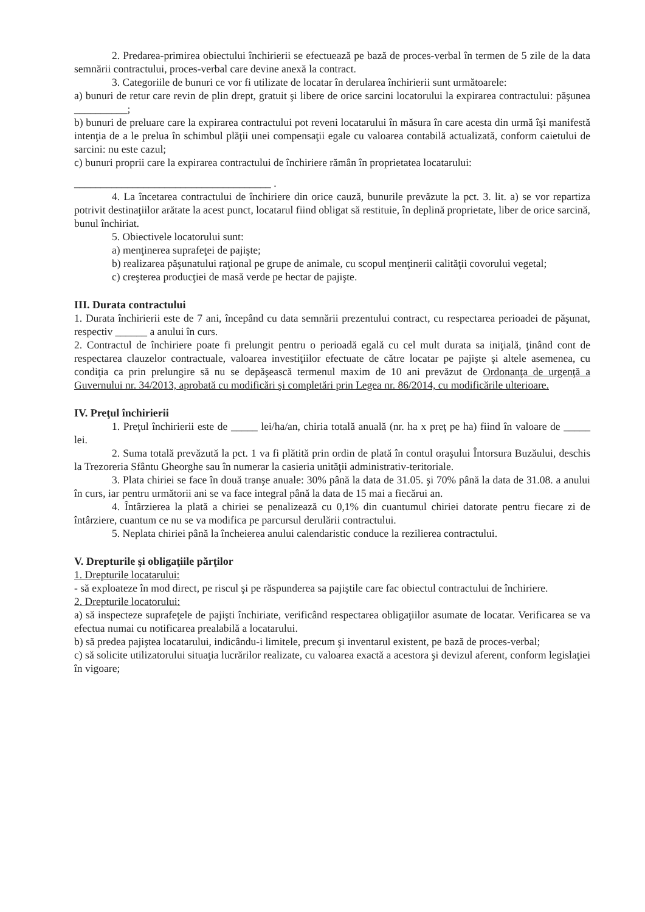2. Predarea-primirea obiectului închirierii se efectuează pe bază de proces-verbal în termen de 5 zile de la data semnării contractului, proces-verbal care devine anexă la contract.
3. Categoriile de bunuri ce vor fi utilizate de locatar în derularea închirierii sunt următoarele:
a) bunuri de retur care revin de plin drept, gratuit şi libere de orice sarcini locatorului la expirarea contractului: păşunea __________;
b) bunuri de preluare care la expirarea contractului pot reveni locatarului în măsura în care acesta din urmă îşi manifestă intenţia de a le prelua în schimbul plăţii unei compensaţii egale cu valoarea contabilă actualizată, conform caietului de sarcini: nu este cazul;
c) bunuri proprii care la expirarea contractului de închiriere rămân în proprietatea locatarului:
_____________________________________ .
4. La încetarea contractului de închiriere din orice cauză, bunurile prevăzute la pct. 3. lit. a) se vor repartiza potrivit destinaţiilor arătate la acest punct, locatarul fiind obligat să restituie, în deplină proprietate, liber de orice sarcină, bunul închiriat.
5. Obiectivele locatorului sunt:
a) menţinerea suprafeţei de pajişte;
b) realizarea păşunatului raţional pe grupe de animale, cu scopul menţinerii calităţii covorului vegetal;
c) creşterea producţiei de masă verde pe hectar de pajişte.
III. Durata contractului
1. Durata închirierii este de 7 ani, începând cu data semnării prezentului contract, cu respectarea perioadei de păşunat, respectiv ______ a anului în curs.
2. Contractul de închiriere poate fi prelungit pentru o perioadă egală cu cel mult durata sa iniţială, ţinând cont de respectarea clauzelor contractuale, valoarea investiţiilor efectuate de către locatar pe pajişte şi altele asemenea, cu condiţia ca prin prelungire să nu se depăşească termenul maxim de 10 ani prevăzut de Ordonanţa de urgenţă a Guvernului nr. 34/2013, aprobată cu modificări şi completări prin Legea nr. 86/2014, cu modificările ulterioare.
IV. Preţul închirierii
1. Preţul închirierii este de _____ lei/ha/an, chiria totală anuală (nr. ha x preţ pe ha) fiind în valoare de _____ lei.
2. Suma totală prevăzută la pct. 1 va fi plătită prin ordin de plată în contul oraşului Întorsura Buzăului, deschis la Trezoreria Sfântu Gheorghe sau în numerar la casieria unităţii administrativ-teritoriale.
3. Plata chiriei se face în două tranşe anuale: 30% până la data de 31.05. şi 70% până la data de 31.08. a anului în curs, iar pentru următorii ani se va face integral până la data de 15 mai a fiecărui an.
4. Întârzierea la plată a chiriei se penalizează cu 0,1% din cuantumul chiriei datorate pentru fiecare zi de întârziere, cuantum ce nu se va modifica pe parcursul derulării contractului.
5. Neplata chiriei până la încheierea anului calendaristic conduce la rezilierea contractului.
V. Drepturile şi obligaţiile părţilor
1. Drepturile locatarului:
- să exploateze în mod direct, pe riscul şi pe răspunderea sa pajiştile care fac obiectul contractului de închiriere.
2. Drepturile locatorului:
a) să inspecteze suprafeţele de pajişti închiriate, verificând respectarea obligaţiilor asumate de locatar. Verificarea se va efectua numai cu notificarea prealabilă a locatarului.
b) să predea pajiştea locatarului, indicându-i limitele, precum şi inventarul existent, pe bază de proces-verbal;
c) să solicite utilizatorului situaţia lucrărilor realizate, cu valoarea exactă a acestora şi devizul aferent, conform legislaţiei în vigoare;